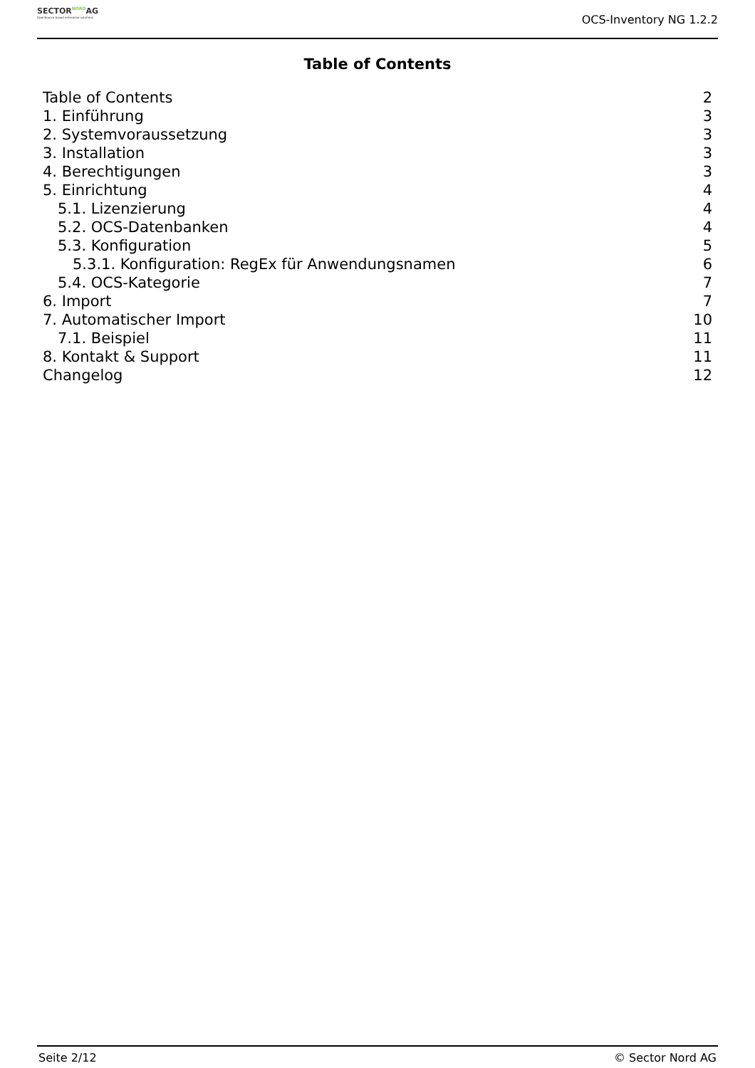SECTORNORDAG
OpenSource based enterprise solutions
OCS-Inventory NG 1.2.2
Table of Contents
Table of Contents 2
1. Einführung 3
2. Systemvoraussetzung 3
3. Installation 3
4. Berechtigungen 3
5. Einrichtung 4
5.1. Lizenzierung 4
5.2. OCS-Datenbanken 4
5.3. Konfiguration 5
5.3.1. Konfiguration: RegEx für Anwendungsnamen 6
5.4. OCS-Kategorie 7
6. Import 7
7. Automatischer Import 10
7.1. Beispiel 11
8. Kontakt & Support 11
Changelog 12
Seite 2/12 © Sector Nord AG